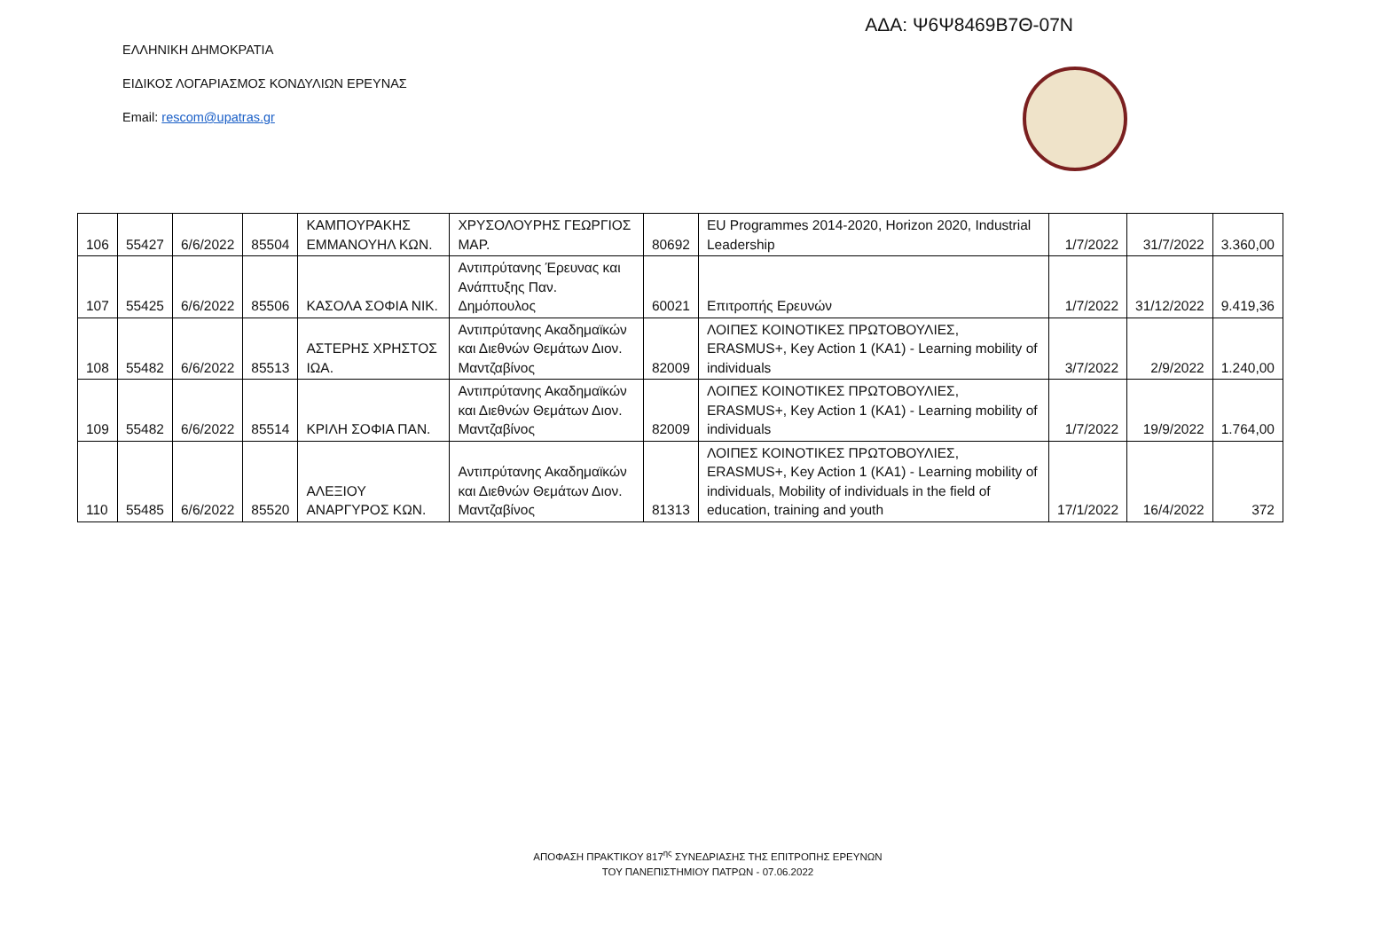ΑΔΑ: Ψ6Ψ8469Β7Θ-07Ν
ΕΛΛΗΝΙΚΗ ΔΗΜΟΚΡΑΤΙΑ
ΕΙΔΙΚΟΣ ΛΟΓΑΡΙΑΣΜΟΣ ΚΟΝΔΥΛΙΩΝ ΕΡΕΥΝΑΣ
Email: rescom@upatras.gr
| 106 | 55427 | 6/6/2022 | 85504 | ΚΑΜΠΟΥΡΑΚΗΣ ΕΜΜΑΝΟΥΗΛ ΚΩΝ. | ΧΡΥΣΟΛΟΥΡΗΣ ΓΕΩΡΓΙΟΣ ΜΑΡ. | 80692 | EU Programmes 2014-2020, Horizon 2020, Industrial Leadership | 1/7/2022 | 31/7/2022 | 3.360,00 |
| 107 | 55425 | 6/6/2022 | 85506 | ΚΑΣΟΛΑ ΣΟΦΙΑ ΝΙΚ. | Αντιπρύτανης Έρευνας και Ανάπτυξης Παν. Δημόπουλος | 60021 | Επιτροπής Ερευνών | 1/7/2022 | 31/12/2022 | 9.419,36 |
| 108 | 55482 | 6/6/2022 | 85513 | ΑΣΤΕΡΗΣ ΧΡΗΣΤΟΣ ΙΩΑ. | Αντιπρύτανης Ακαδημαϊκών και Διεθνών Θεμάτων Διον. Μαντζαβίνος | 82009 | ΛΟΙΠΕΣ ΚΟΙΝΟΤΙΚΕΣ ΠΡΩΤΟΒΟΥΛΙΕΣ, ERASMUS+, Key Action 1 (KA1) - Learning mobility of individuals | 3/7/2022 | 2/9/2022 | 1.240,00 |
| 109 | 55482 | 6/6/2022 | 85514 | ΚΡΙΛΗ ΣΟΦΙΑ ΠΑΝ. | Αντιπρύτανης Ακαδημαϊκών και Διεθνών Θεμάτων Διον. Μαντζαβίνος | 82009 | ΛΟΙΠΕΣ ΚΟΙΝΟΤΙΚΕΣ ΠΡΩΤΟΒΟΥΛΙΕΣ, ERASMUS+, Key Action 1 (KA1) - Learning mobility of individuals | 1/7/2022 | 19/9/2022 | 1.764,00 |
| 110 | 55485 | 6/6/2022 | 85520 | ΑΛΕΞΙΟΥ ΑΝΑΡΓΥΡΟΣ ΚΩΝ. | Αντιπρύτανης Ακαδημαϊκών και Διεθνών Θεμάτων Διον. Μαντζαβίνος | 81313 | ΛΟΙΠΕΣ ΚΟΙΝΟΤΙΚΕΣ ΠΡΩΤΟΒΟΥΛΙΕΣ, ERASMUS+, Key Action 1 (KA1) - Learning mobility of individuals, Mobility of individuals in the field of education, training and youth | 17/1/2022 | 16/4/2022 | 372 |
ΑΠΟΦΑΣΗ ΠΡΑΚΤΙΚΟΥ 817<sup>ης</sup> ΣΥΝΕΔΡΙΑΣΗΣ ΤΗΣ ΕΠΙΤΡΟΠΗΣ ΕΡΕΥΝΩΝ
ΤΟΥ ΠΑΝΕΠΙΣΤΗΜΙΟΥ ΠΑΤΡΩΝ - 07.06.2022